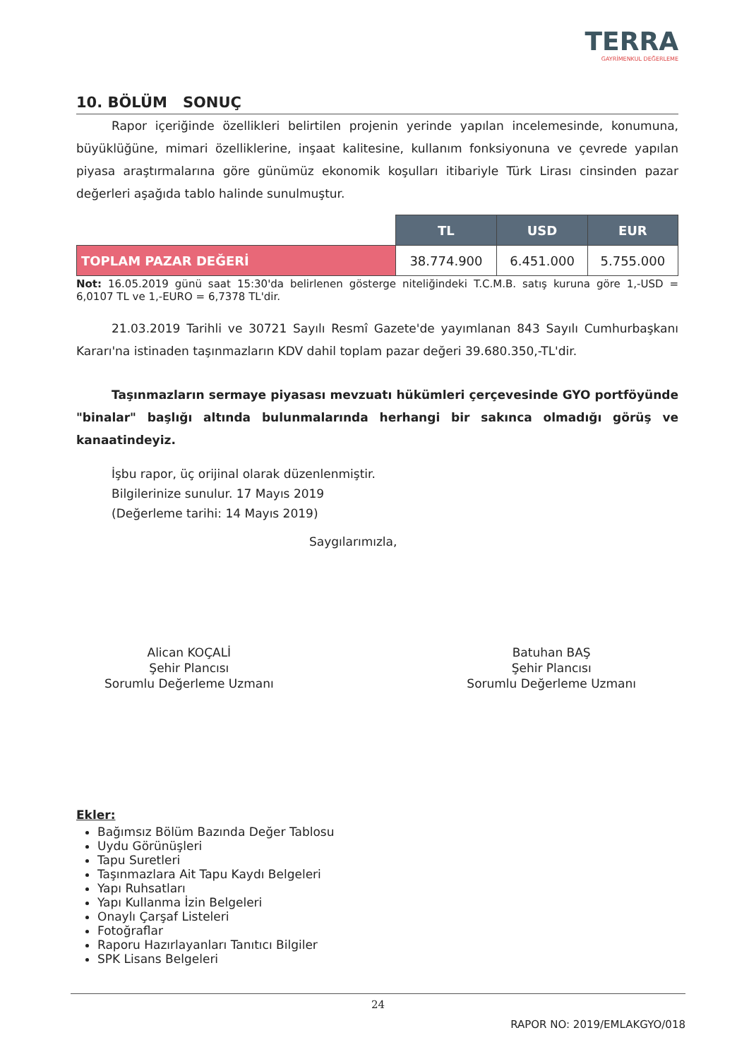TERRA
GAYRİMENKUL DEĞERLEME
10. BÖLÜM SONUÇ
Rapor içeriğinde özellikleri belirtilen projenin yerinde yapılan incelemesinde, konumuna, büyüklüğüne, mimari özelliklerine, inşaat kalitesine, kullanım fonksiyonuna ve çevrede yapılan piyasa araştırmalarına göre günümüz ekonomik koşulları itibariyle Türk Lirası cinsinden pazar değerleri aşağıda tablo halinde sunulmuştur.
| | TL | USD | EUR |
| TOPLAM PAZAR DEĞERİ | 38.774.900 | 6.451.000 | 5.755.000 |
Not: 16.05.2019 günü saat 15:30'da belirlenen gösterge niteliğindeki T.C.M.B. satış kuruna göre 1,-USD = 6,0107 TL ve 1,-EURO = 6,7378 TL'dir.
21.03.2019 Tarihli ve 30721 Sayılı Resmî Gazete'de yayımlanan 843 Sayılı Cumhurbaşkanı Kararı'na istinaden taşınmazların KDV dahil toplam pazar değeri 39.680.350,-TL'dir.
Taşınmazların sermaye piyasası mevzuatı hükümleri çerçevesinde GYO portföyünde "binalar" başlığı altında bulunmalarında herhangi bir sakınca olmadığı görüş ve kanaatindeyiz.
İşbu rapor, üç orijinal olarak düzenlenmiştir.
Bilgilerinize sunulur. 17 Mayıs 2019
(Değerleme tarihi: 14 Mayıs 2019)
Saygılarımızla,
Alican KOÇALİ
Şehir Plancısı
Sorumlu Değerleme Uzmanı
Batuhan BAŞ
Şehir Plancısı
Sorumlu Değerleme Uzmanı
Ekler:
Bağımsız Bölüm Bazında Değer Tablosu
Uydu Görünüşleri
Tapu Suretleri
Taşınmazlara Ait Tapu Kaydı Belgeleri
Yapı Ruhsatları
Yapı Kullanma İzin Belgeleri
Onaylı Çarşaf Listeleri
Fotoğraflar
Raporu Hazırlayanları Tanıtıcı Bilgiler
SPK Lisans Belgeleri
24
RAPOR NO: 2019/EMLAKGYO/018